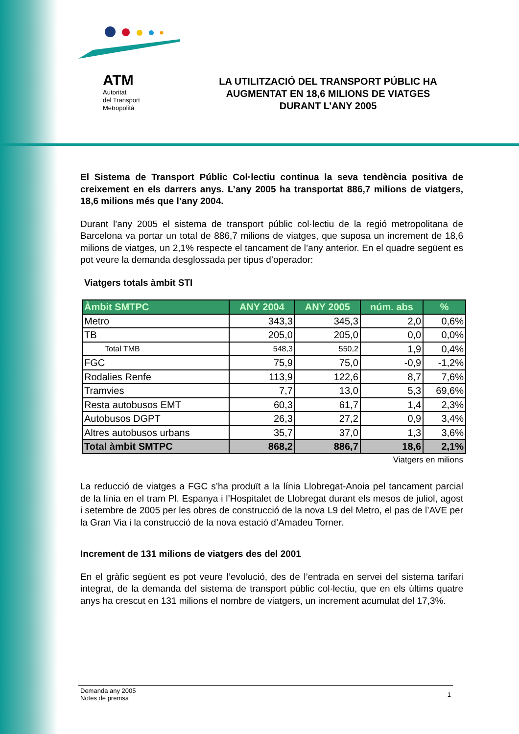ATM
Autoritat
del Transport
Metropolità
LA UTILITZACIÓ DEL TRANSPORT PÚBLIC HA AUGMENTAT EN 18,6 MILIONS DE VIATGES DURANT L’ANY 2005
El Sistema de Transport Públic Col·lectiu continua la seva tendència positiva de creixement en els darrers anys. L’any 2005 ha transportat 886,7 milions de viatgers, 18,6 milions més que l’any 2004.
Durant l’any 2005 el sistema de transport públic col·lectiu de la regió metropolitana de Barcelona va portar un total de 886,7 milions de viatges, que suposa un increment de 18,6 milions de viatges, un 2,1% respecte el tancament de l’any anterior. En el quadre següent es pot veure la demanda desglossada per tipus d’operador:
Viatgers totals àmbit STI
| Àmbit SMTPC | ANY 2004 | ANY 2005 | núm. abs | % |
| --- | --- | --- | --- | --- |
| Metro | 343,3 | 345,3 | 2,0 | 0,6% |
| TB | 205,0 | 205,0 | 0,0 | 0,0% |
| Total TMB | 548,3 | 550,2 | 1,9 | 0,4% |
| FGC | 75,9 | 75,0 | -0,9 | -1,2% |
| Rodalies Renfe | 113,9 | 122,6 | 8,7 | 7,6% |
| Tramvies | 7,7 | 13,0 | 5,3 | 69,6% |
| Resta autobusos EMT | 60,3 | 61,7 | 1,4 | 2,3% |
| Autobusos DGPT | 26,3 | 27,2 | 0,9 | 3,4% |
| Altres autobusos urbans | 35,7 | 37,0 | 1,3 | 3,6% |
| Total àmbit SMTPC | 868,2 | 886,7 | 18,6 | 2,1% |
Viatgers en milions
La reducció de viatges a FGC s’ha produït a la línia Llobregat-Anoia pel tancament parcial de la línia en el tram Pl. Espanya i l’Hospitalet de Llobregat durant els mesos de juliol, agost i setembre de 2005 per les obres de construcció de la nova L9 del Metro, el pas de l’AVE per la Gran Via i la construcció de la nova estació d’Amadeu Torner.
Increment de 131 milions de viatgers des del 2001
En el gràfic següent es pot veure l’evolució, des de l’entrada en servei del sistema tarifari integrat, de la demanda del sistema de transport públic col·lectiu, que en els últims quatre anys ha crescut en 131 milions el nombre de viatgers, un increment acumulat del 17,3%.
Demanda any 2005
Notes de premsa
1